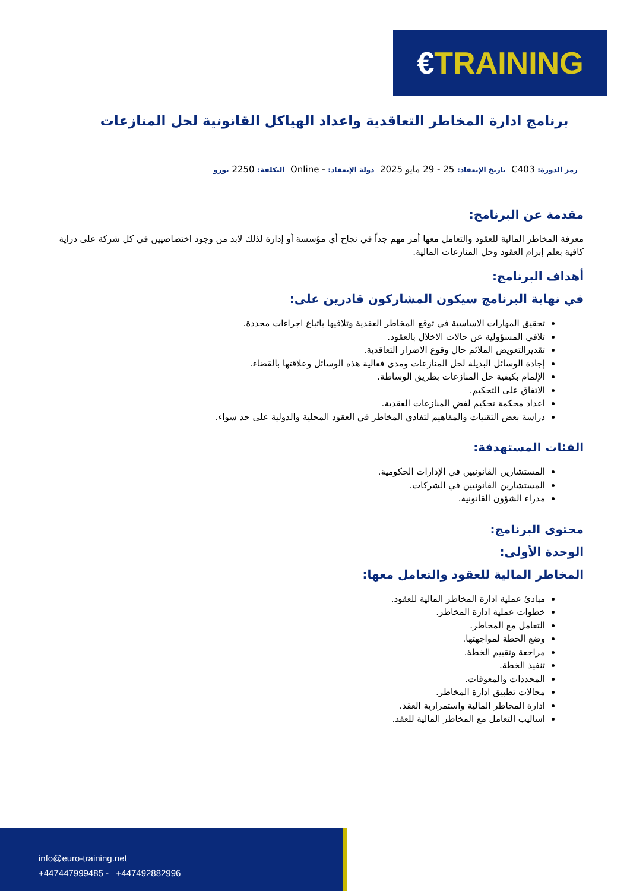€ TRAINING
برنامج ادارة المخاطر التعاقدية واعداد الهياكل القانونية لحل المنازعات
رمز الدورة: C403 تاريخ الإنعقاد: 25 - 29 مايو 2025 دولة الإنعقاد: - Online التكلفة: 2250 يورو
مقدمة عن البرنامج:
معرفة المخاطر المالية للعقود والتعامل معها أمر مهم جداً في نجاح أي مؤسسة أو إدارة لذلك لابد من وجود اختصاصيين في كل شركة على دراية كافية بعلم إبرام العقود وحل المنازعات المالية.
أهداف البرنامج:
في نهاية البرنامج سيكون المشاركون قادرين على:
تحقيق المهارات الاساسية في توقع المخاطر العقدية وتلافيها باتباع اجراءات محددة.
تلافي المسؤولية عن حالات الاخلال بالعقود.
تقديرالتعويض الملائم حال وقوع الاضرار التعاقدية.
إجادة الوسائل البديلة لحل المنازعات ومدى فعالية هذه الوسائل وعلاقتها بالقضاء.
الإلمام بكيفية حل المنازعات بطريق الوساطة.
الاتفاق على التحكيم.
اعداد محكمة تحكيم لفض المنازعات العقدية.
دراسة بعض التقنيات والمفاهيم لتفادي المخاطر في العقود المحلية والدولية على حد سواء.
الفئات المستهدفة:
المستشارين القانونيين في الإدارات الحكومية.
المستشارين القانونيين في الشركات.
مدراء الشؤون القانونية.
محتوى البرنامج:
الوحدة الأولى:
المخاطر المالية للعقود والتعامل معها:
مبادئ عملية ادارة المخاطر المالية للعقود.
خطوات عملية ادارة المخاطر.
التعامل مع المخاطر.
وضع الخطة لمواجهتها.
مراجعة وتقييم الخطة.
تنفيذ الخطة.
المحددات والمعوقات.
مجالات تطبيق ادارة المخاطر.
ادارة المخاطر المالية واستمرارية العقد.
اساليب التعامل مع المخاطر المالية للعقد.
info@euro-training.net
+447447999485 - +447492882996